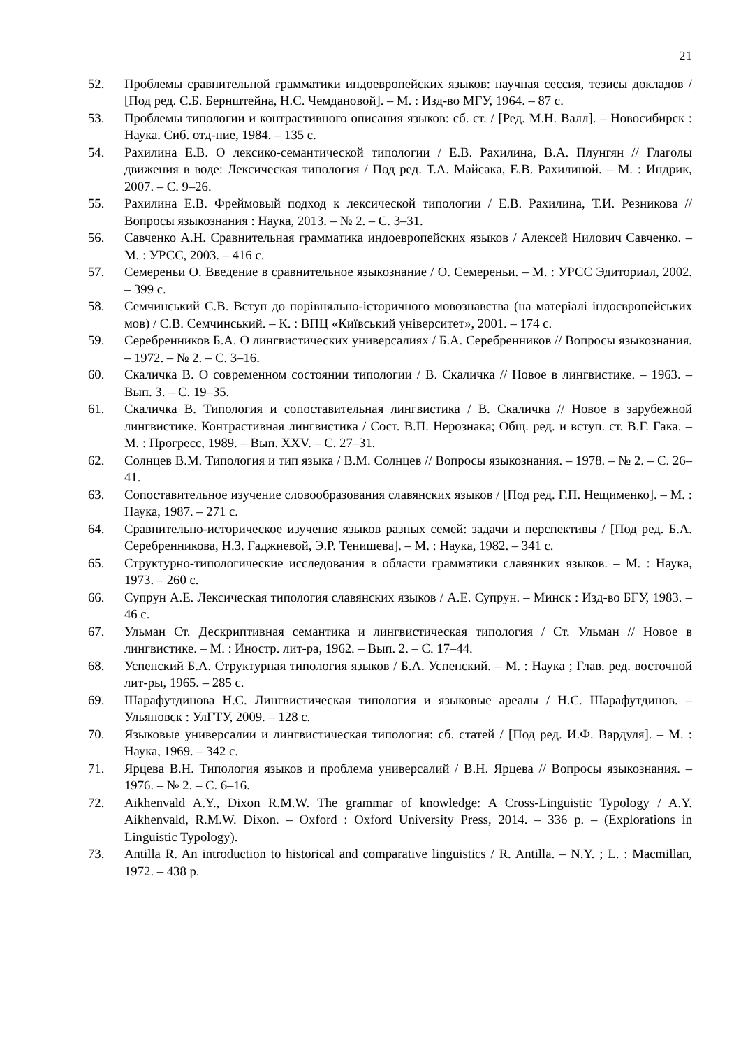21
52. Проблемы сравнительной грамматики индоевропейских языков: научная сессия, тезисы докладов / [Под ред. С.Б. Бернштейна, Н.С. Чемдановой]. – М. : Изд-во МГУ, 1964. – 87 с.
53. Проблемы типологии и контрастивного описания языков: сб. ст. / [Ред. М.Н. Валл]. – Новосибирск : Наука. Сиб. отд-ние, 1984. – 135 с.
54. Рахилина Е.В. О лексико-семантической типологии / Е.В. Рахилина, В.А. Плунгян // Глаголы движения в воде: Лексическая типология / Под ред. Т.А. Майсака, Е.В. Рахилиной. – М. : Индрик, 2007. – С. 9–26.
55. Рахилина Е.В. Фреймовый подход к лексической типологии / Е.В. Рахилина, Т.И. Резникова // Вопросы языкознания : Наука, 2013. – № 2. – С. 3–31.
56. Савченко А.Н. Сравнительная грамматика индоевропейских языков / Алексей Нилович Савченко. – М. : УРСС, 2003. – 416 с.
57. Семереньи О. Введение в сравнительное языкознание / О. Семереньи. – М. : УРСС Эдиториал, 2002. – 399 с.
58. Семчинський С.В. Вступ до порівняльно-історичного мовознавства (на матеріалі індоєвропейських мов) / С.В. Семчинський. – К. : ВПЦ «Київський університет», 2001. – 174 с.
59. Серебренников Б.А. О лингвистических универсалиях / Б.А. Серебренников // Вопросы языкознания. – 1972. – № 2. – С. 3–16.
60. Скаличка В. О современном состоянии типологии / В. Скаличка // Новое в лингвистике. – 1963. – Вып. 3. – С. 19–35.
61. Скаличка В. Типология и сопоставительная лингвистика / В. Скаличка // Новое в зарубежной лингвистике. Контрастивная лингвистика / Сост. В.П. Нерознака; Общ. ред. и вступ. ст. В.Г. Гака. – М. : Прогресс, 1989. – Вып. XXV. – С. 27–31.
62. Солнцев В.М. Типология и тип языка / В.М. Солнцев // Вопросы языкознания. – 1978. – № 2. – С. 26–41.
63. Сопоставительное изучение словообразования славянских языков / [Под ред. Г.П. Нещименко]. – М. : Наука, 1987. – 271 с.
64. Сравнительно-историческое изучение языков разных семей: задачи и перспективы / [Под ред. Б.А. Серебренникова, Н.З. Гаджиевой, Э.Р. Тенишева]. – М. : Наука, 1982. – 341 с.
65. Структурно-типологические исследования в области грамматики славянких языков. – М. : Наука, 1973. – 260 с.
66. Супрун А.Е. Лексическая типология славянских языков / А.Е. Супрун. – Минск : Изд-во БГУ, 1983. – 46 с.
67. Ульман Ст. Дескриптивная семантика и лингвистическая типология / Ст. Ульман // Новое в лингвистике. – М. : Иностр. лит-ра, 1962. – Вып. 2. – С. 17–44.
68. Успенский Б.А. Структурная типология языков / Б.А. Успенский. – М. : Наука ; Глав. ред. восточной лит-ры, 1965. – 285 с.
69. Шарафутдинова Н.С. Лингвистическая типология и языковые ареалы / Н.С. Шарафутдинов. – Ульяновск : УлГТУ, 2009. – 128 с.
70. Языковые универсалии и лингвистическая типология: сб. статей / [Под ред. И.Ф. Вардуля]. – М. : Наука, 1969. – 342 с.
71. Ярцева В.Н. Типология языков и проблема универсалий / В.Н. Ярцева // Вопросы языкознания. – 1976. – № 2. – С. 6–16.
72. Aikhenvald A.Y., Dixon R.M.W. The grammar of knowledge: A Cross-Linguistic Typology / A.Y. Aikhenvald, R.M.W. Dixon. – Oxford : Oxford University Press, 2014. – 336 p. – (Explorations in Linguistic Typology).
73. Antilla R. An introduction to historical and comparative linguistics / R. Antilla. – N.Y. ; L. : Macmillan, 1972. – 438 p.